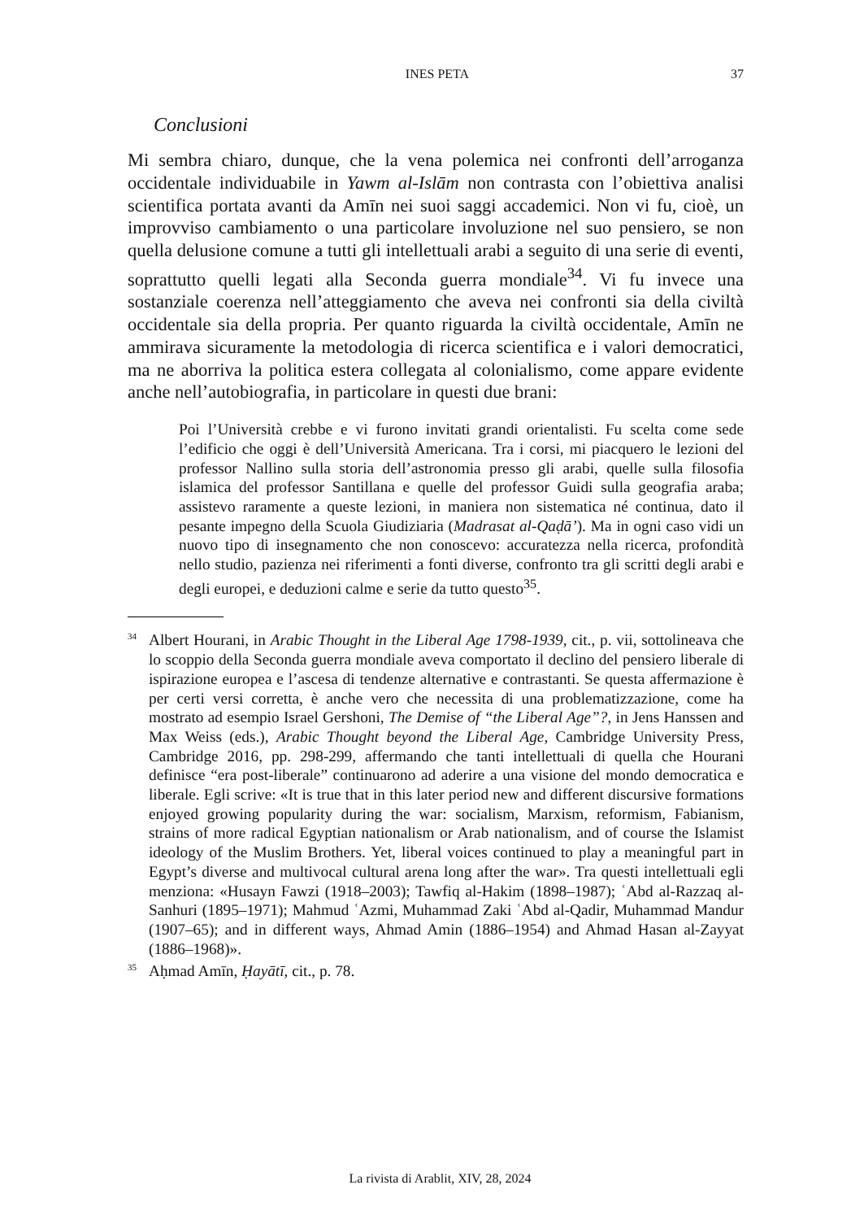INES PETA 37
Conclusioni
Mi sembra chiaro, dunque, che la vena polemica nei confronti dell’arroganza occidentale individuabile in Yawm al-Islām non contrasta con l’obiettiva analisi scientifica portata avanti da Amīn nei suoi saggi accademici. Non vi fu, cioè, un improvviso cambiamento o una particolare involuzione nel suo pensiero, se non quella delusione comune a tutti gli intellettuali arabi a seguito di una serie di eventi, soprattutto quelli legati alla Seconda guerra mondiale<sup>34</sup>. Vi fu invece una sostanziale coerenza nell’atteggiamento che aveva nei confronti sia della civiltà occidentale sia della propria. Per quanto riguarda la civiltà occidentale, Amīn ne ammirava sicuramente la metodologia di ricerca scientifica e i valori democratici, ma ne aborriva la politica estera collegata al colonialismo, come appare evidente anche nell’autobiografia, in particolare in questi due brani:
Poi l’Università crebbe e vi furono invitati grandi orientalisti. Fu scelta come sede l’edificio che oggi è dell’Università Americana. Tra i corsi, mi piacquero le lezioni del professor Nallino sulla storia dell’astronomia presso gli arabi, quelle sulla filosofia islamica del professor Santillana e quelle del professor Guidi sulla geografia araba; assistevo raramente a queste lezioni, in maniera non sistematica né continua, dato il pesante impegno della Scuola Giudiziaria (Madrasat al-Qaḍāʼ). Ma in ogni caso vidi un nuovo tipo di insegnamento che non conoscevo: accuratezza nella ricerca, profondità nello studio, pazienza nei riferimenti a fonti diverse, confronto tra gli scritti degli arabi e degli europei, e deduzioni calme e serie da tutto questo<sup>35</sup>.
<sup>34</sup> Albert Hourani, in Arabic Thought in the Liberal Age 1798-1939, cit., p. vii, sottolineava che lo scoppio della Seconda guerra mondiale aveva comportato il declino del pensiero liberale di ispirazione europea e l’ascesa di tendenze alternative e contrastanti. Se questa affermazione è per certi versi corretta, è anche vero che necessita di una problematizzazione, come ha mostrato ad esempio Israel Gershoni, The Demise of “the Liberal Age”?, in Jens Hanssen and Max Weiss (eds.), Arabic Thought beyond the Liberal Age, Cambridge University Press, Cambridge 2016, pp. 298-299, affermando che tanti intellettuali di quella che Hourani definisce “era post-liberale” continuarono ad aderire a una visione del mondo democratica e liberale. Egli scrive: «It is true that in this later period new and different discursive formations enjoyed growing popularity during the war: socialism, Marxism, reformism, Fabianism, strains of more radical Egyptian nationalism or Arab nationalism, and of course the Islamist ideology of the Muslim Brothers. Yet, liberal voices continued to play a meaningful part in Egypt’s diverse and multivocal cultural arena long after the war». Tra questi intellettuali egli menziona: «Husayn Fawzi (1918–2003); Tawfiq al-Hakim (1898–1987); ʿAbd al-Razzaq al-Sanhuri (1895–1971); Mahmud ʿAzmi, Muhammad Zaki ʿAbd al-Qadir, Muhammad Mandur (1907–65); and in different ways, Ahmad Amin (1886–1954) and Ahmad Hasan al-Zayyat (1886–1968)».
<sup>35</sup> Aḥmad Amīn, Ḥayātī, cit., p. 78.
La rivista di Arablit, XIV, 28, 2024